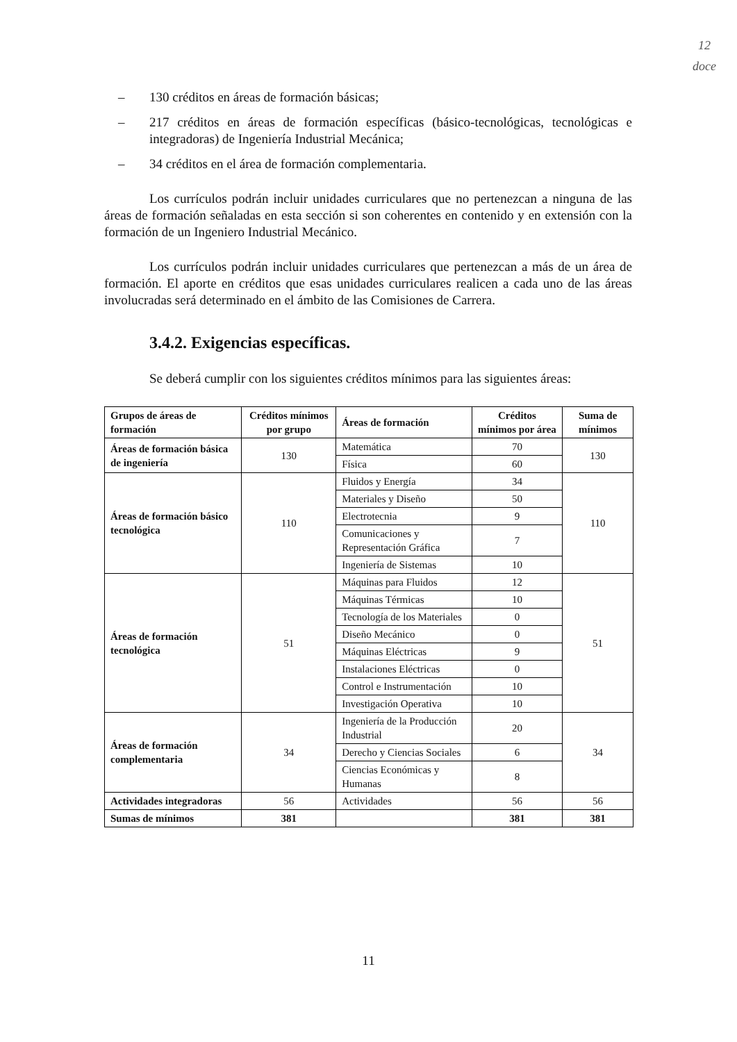12
doce
– 130 créditos en áreas de formación básicas;
– 217 créditos en áreas de formación específicas (básico-tecnológicas, tecnológicas e integradoras) de Ingeniería Industrial Mecánica;
– 34 créditos en el área de formación complementaria.
Los currículos podrán incluir unidades curriculares que no pertenezcan a ninguna de las áreas de formación señaladas en esta sección si son coherentes en contenido y en extensión con la formación de un Ingeniero Industrial Mecánico.
Los currículos podrán incluir unidades curriculares que pertenezcan a más de un área de formación. El aporte en créditos que esas unidades curriculares realicen a cada uno de las áreas involucradas será determinado en el ámbito de las Comisiones de Carrera.
3.4.2. Exigencias específicas.
Se deberá cumplir con los siguientes créditos mínimos para las siguientes áreas:
| Grupos de áreas de formación | Créditos mínimos por grupo | Áreas de formación | Créditos mínimos por área | Suma de mínimos |
| --- | --- | --- | --- | --- |
| Áreas de formación básica de ingeniería | 130 | Matemática | 70 | 130 |
| | | Física | 60 | |
| Áreas de formación básico tecnológica | 110 | Fluidos y Energía | 34 | 110 |
| | | Materiales y Diseño | 50 | |
| | | Electrotecnia | 9 | |
| | | Comunicaciones y Representación Gráfica | 7 | |
| | | Ingeniería de Sistemas | 10 | |
| Áreas de formación tecnológica | 51 | Máquinas para Fluidos | 12 | 51 |
| | | Máquinas Térmicas | 10 | |
| | | Tecnología de los Materiales | 0 | |
| | | Diseño Mecánico | 0 | |
| | | Máquinas Eléctricas | 9 | |
| | | Instalaciones Eléctricas | 0 | |
| | | Control e Instrumentación | 10 | |
| | | Investigación Operativa | 10 | |
| Áreas de formación complementaria | 34 | Ingeniería de la Producción Industrial | 20 | 34 |
| | | Derecho y Ciencias Sociales | 6 | |
| | | Ciencias Económicas y Humanas | 8 | |
| Actividades integradoras | 56 | Actividades | 56 | 56 |
| Sumas de mínimos | 381 | | 381 | 381 |
11